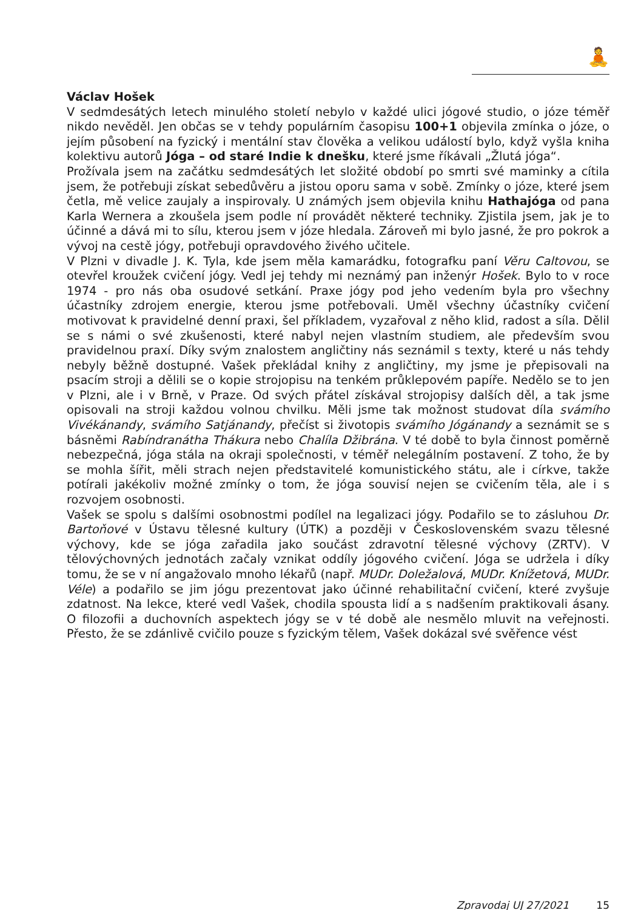🧘
Václav Hošek
V sedmdesátých letech minulého století nebylo v každé ulici jógové studio, o józe téměř nikdo nevěděl. Jen občas se v tehdy populárním časopisu 100+1 objevila zmínka o józe, o jejím působení na fyzický i mentální stav člověka a velikou událostí bylo, když vyšla kniha kolektivu autorů Jóga – od staré Indie k dnešku, které jsme říkávali „Žlutá jóga“.
Prožívala jsem na začátku sedmdesátých let složité období po smrti své maminky a cítila jsem, že potřebuji získat sebedůvěru a jistou oporu sama v sobě. Zmínky o józe, které jsem četla, mě velice zaujaly a inspirovaly. U známých jsem objevila knihu Hathajóga od pana Karla Wernera a zkoušela jsem podle ní provádět některé techniky. Zjistila jsem, jak je to účinné a dává mi to sílu, kterou jsem v józe hledala. Zároveň mi bylo jasné, že pro pokrok a vývoj na cestě jógy, potřebuji opravdového živého učitele.
V Plzni v divadle J. K. Tyla, kde jsem měla kamarádku, fotografku paní Věru Caltovou, se otevřel kroužek cvičení jógy. Vedl jej tehdy mi neznámý pan inženýr Hošek. Bylo to v roce 1974 - pro nás oba osudové setkání. Praxe jógy pod jeho vedením byla pro všechny účastníky zdrojem energie, kterou jsme potřebovali. Uměl všechny účastníky cvičení motivovat k pravidelné denní praxi, šel příkladem, vyzařoval z něho klid, radost a síla. Dělil se s námi o své zkušenosti, které nabyl nejen vlastním studiem, ale především svou pravidelnou praxí. Díky svým znalostem angličtiny nás seznámil s texty, které u nás tehdy nebyly běžně dostupné. Vašek překládal knihy z angličtiny, my jsme je přepisovali na psacím stroji a dělili se o kopie strojopisu na tenkém průklepovém papíře. Nedělo se to jen v Plzni, ale i v Brně, v Praze. Od svých přátel získával strojopisy dalších děl, a tak jsme opisovali na stroji každou volnou chvilku. Měli jsme tak možnost studovat díla svámího Vivékánandy, svámího Satjánandy, přečíst si životopis svámího Jógánandy a seznámit se s básněmi Rabíndranátha Thákura nebo Chalíla Džibrána. V té době to byla činnost poměrně nebezpečná, jóga stála na okraji společnosti, v téměř nelegálním postavení. Z toho, že by se mohla šířit, měli strach nejen představitelé komunistického státu, ale i církve, takže potírali jakékoliv možné zmínky o tom, že jóga souvisí nejen se cvičením těla, ale i s rozvojem osobnosti.
Vašek se spolu s dalšími osobnostmi podílel na legalizaci jógy. Podařilo se to zásluhou Dr. Bartoňové v Ústavu tělesné kultury (ÚTK) a později v Československém svazu tělesné výchovy, kde se jóga zařadila jako součást zdravotní tělesné výchovy (ZRTV). V tělovýchovných jednotách začaly vznikat oddíly jógového cvičení. Jóga se udržela i díky tomu, že se v ní angažovalo mnoho lékařů (např. MUDr. Doležalová, MUDr. Knížetová, MUDr. Véle) a podařilo se jim jógu prezentovat jako účinné rehabilitační cvičení, které zvyšuje zdatnost. Na lekce, které vedl Vašek, chodila spousta lidí a s nadšením praktikovali ásany. O filozofii a duchovních aspektech jógy se v té době ale nesmělo mluvit na veřejnosti. Přesto, že se zdánlivě cvičilo pouze s fyzickým tělem, Vašek dokázal své svěřence vést
Zpravodaj UJ 27/2021 15